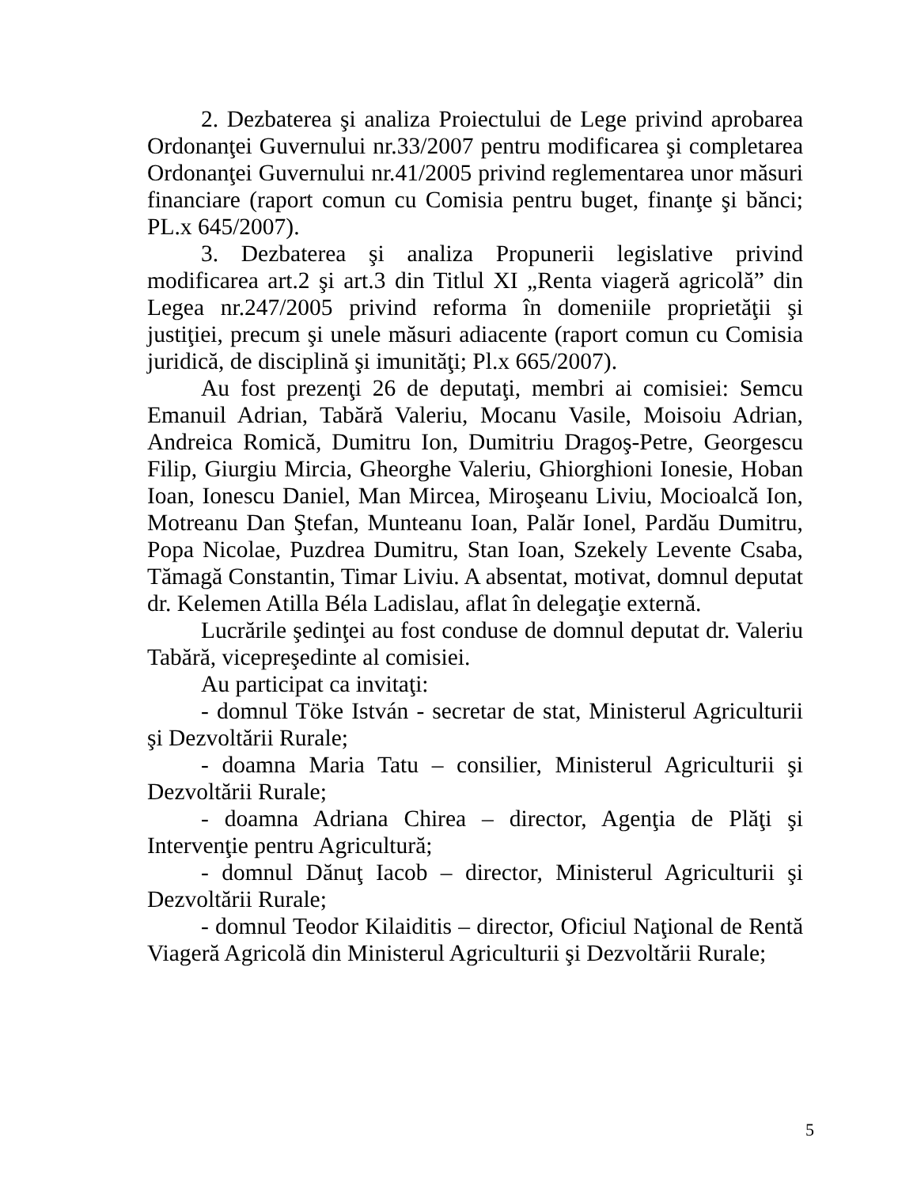2. Dezbaterea şi analiza Proiectului de Lege privind aprobarea Ordonanţei Guvernului nr.33/2007 pentru modificarea şi completarea Ordonanţei Guvernului nr.41/2005 privind reglementarea unor măsuri financiare (raport comun cu Comisia pentru buget, finanţe şi bănci; PL.x 645/2007).
3. Dezbaterea şi analiza Propunerii legislative privind modificarea art.2 şi art.3 din Titlul XI „Renta viageră agricolă” din Legea nr.247/2005 privind reforma în domeniile proprietăţii şi justiţiei, precum şi unele măsuri adiacente (raport comun cu Comisia juridică, de disciplină şi imunităţi; Pl.x 665/2007).
Au fost prezenţi 26 de deputaţi, membri ai comisiei: Semcu Emanuil Adrian, Tabără Valeriu, Mocanu Vasile, Moisoiu Adrian, Andreica Romică, Dumitru Ion, Dumitriu Dragoş-Petre, Georgescu Filip, Giurgiu Mircia, Gheorghe Valeriu, Ghiorghioni Ionesie, Hoban Ioan, Ionescu Daniel, Man Mircea, Miroşeanu Liviu, Mocioalcă Ion, Motreanu Dan Ştefan, Munteanu Ioan, Palăr Ionel, Pardău Dumitru, Popa Nicolae, Puzdrea Dumitru, Stan Ioan, Szekely Levente Csaba, Tămagă Constantin, Timar Liviu. A absentat, motivat, domnul deputat dr. Kelemen Atilla Béla Ladislau, aflat în delegaţie externă.
Lucrările şedinţei au fost conduse de domnul deputat dr. Valeriu Tabără, vicepreşedinte al comisiei.
Au participat ca invitaţi:
- domnul Töke István - secretar de stat, Ministerul Agriculturii şi Dezvoltării Rurale;
- doamna Maria Tatu – consilier, Ministerul Agriculturii şi Dezvoltării Rurale;
- doamna Adriana Chirea – director, Agenţia de Plăţi şi Intervenţie pentru Agricultură;
- domnul Dănuţ Iacob – director, Ministerul Agriculturii şi Dezvoltării Rurale;
- domnul Teodor Kilaiditis – director, Oficiul Naţional de Rentă Viageră Agricolă din Ministerul Agriculturii şi Dezvoltării Rurale;
5